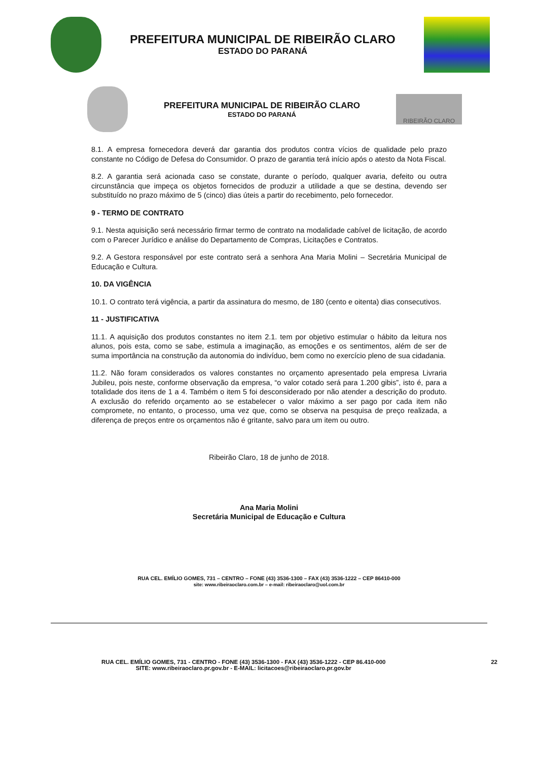PREFEITURA MUNICIPAL DE RIBEIRÃO CLARO
ESTADO DO PARANÁ
PREFEITURA MUNICIPAL DE RIBEIRÃO CLARO
ESTADO DO PARANÁ
RIBEIRÃO CLARO
8.1. A empresa fornecedora deverá dar garantia dos produtos contra vícios de qualidade pelo prazo constante no Código de Defesa do Consumidor. O prazo de garantia terá início após o atesto da Nota Fiscal.
8.2. A garantia será acionada caso se constate, durante o período, qualquer avaria, defeito ou outra circunstância que impeça os objetos fornecidos de produzir a utilidade a que se destina, devendo ser substituído no prazo máximo de 5 (cinco) dias úteis a partir do recebimento, pelo fornecedor.
9 - TERMO DE CONTRATO
9.1. Nesta aquisição será necessário firmar termo de contrato na modalidade cabível de licitação, de acordo com o Parecer Jurídico e análise do Departamento de Compras, Licitações e Contratos.
9.2. A Gestora responsável por este contrato será a senhora Ana Maria Molini – Secretária Municipal de Educação e Cultura.
10. DA VIGÊNCIA
10.1. O contrato terá vigência, a partir da assinatura do mesmo, de 180 (cento e oitenta) dias consecutivos.
11 - JUSTIFICATIVA
11.1. A aquisição dos produtos constantes no item 2.1. tem por objetivo estimular o hábito da leitura nos alunos, pois esta, como se sabe, estimula a imaginação, as emoções e os sentimentos, além de ser de suma importância na construção da autonomia do indivíduo, bem como no exercício pleno de sua cidadania.
11.2. Não foram considerados os valores constantes no orçamento apresentado pela empresa Livraria Jubileu, pois neste, conforme observação da empresa, “o valor cotado será para 1.200 gibis”, isto é, para a totalidade dos itens de 1 a 4. Também o item 5 foi desconsiderado por não atender a descrição do produto. A exclusão do referido orçamento ao se estabelecer o valor máximo a ser pago por cada item não compromete, no entanto, o processo, uma vez que, como se observa na pesquisa de preço realizada, a diferença de preços entre os orçamentos não é gritante, salvo para um item ou outro.
Ribeirão Claro, 18 de junho de 2018.
Ana Maria Molini
Secretária Municipal de Educação e Cultura
RUA CEL. EMÍLIO GOMES, 731 – CENTRO – FONE (43) 3536-1300 – FAX (43) 3536-1222 – CEP 86410-000
site: www.ribeiraoclaro.com.br – e-mail: ribeiraoclaro@uol.com.br
RUA CEL. EMÍLIO GOMES, 731 - CENTRO - FONE (43) 3536-1300 - FAX (43) 3536-1222 - CEP 86.410-000
SITE: www.ribeiraoclaro.pr.gov.br - E-MAIL: licitacoes@ribeiraoclaro.pr.gov.br
22